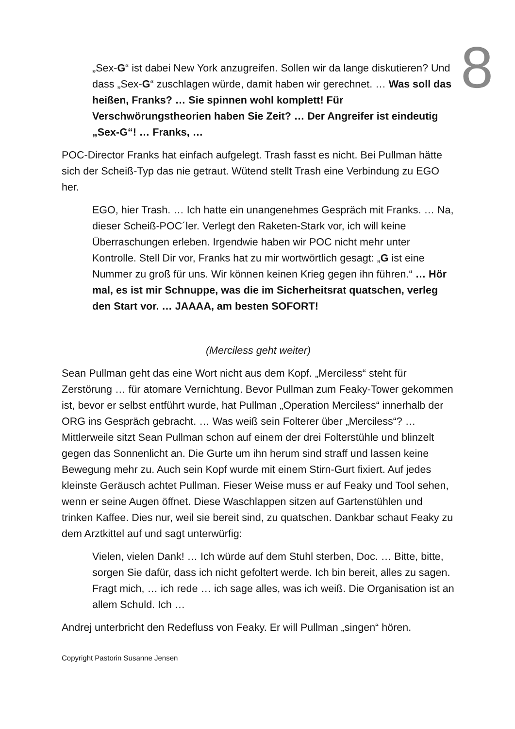8
„Sex-G“ ist dabei New York anzugreifen. Sollen wir da lange diskutieren? Und dass „Sex-G“ zuschlagen würde, damit haben wir gerechnet. … Was soll das heißen, Franks? … Sie spinnen wohl komplett! Für Verschwörungstheorien haben Sie Zeit? … Der Angreifer ist eindeutig „Sex-G“! … Franks, …
POC-Director Franks hat einfach aufgelegt. Trash fasst es nicht. Bei Pullman hätte sich der Scheiß-Typ das nie getraut. Wütend stellt Trash eine Verbindung zu EGO her.
EGO, hier Trash. … Ich hatte ein unangenehmes Gespräch mit Franks. … Na, dieser Scheiß-POC´ler. Verlegt den Raketen-Stark vor, ich will keine Überraschungen erleben. Irgendwie haben wir POC nicht mehr unter Kontrolle. Stell Dir vor, Franks hat zu mir wortwörtlich gesagt: „G ist eine Nummer zu groß für uns. Wir können keinen Krieg gegen ihn führen.“ … Hör mal, es ist mir Schnuppe, was die im Sicherheitsrat quatschen, verleg den Start vor. … JAAAA, am besten SOFORT!
(Merciless geht weiter)
Sean Pullman geht das eine Wort nicht aus dem Kopf. „Merciless“ steht für Zerstörung … für atomare Vernichtung. Bevor Pullman zum Feaky-Tower gekommen ist, bevor er selbst entführt wurde, hat Pullman „Operation Merciless“ innerhalb der ORG ins Gespräch gebracht. … Was weiß sein Folterer über „Merciless“? … Mittlerweile sitzt Sean Pullman schon auf einem der drei Folterstühle und blinzelt gegen das Sonnenlicht an. Die Gurte um ihn herum sind straff und lassen keine Bewegung mehr zu. Auch sein Kopf wurde mit einem Stirn-Gurt fixiert. Auf jedes kleinste Geräusch achtet Pullman. Fieser Weise muss er auf Feaky und Tool sehen, wenn er seine Augen öffnet. Diese Waschlappen sitzen auf Gartenstühlen und trinken Kaffee. Dies nur, weil sie bereit sind, zu quatschen. Dankbar schaut Feaky zu dem Arztkittel auf und sagt unterwürfig:
Vielen, vielen Dank! … Ich würde auf dem Stuhl sterben, Doc. … Bitte, bitte, sorgen Sie dafür, dass ich nicht gefoltert werde. Ich bin bereit, alles zu sagen. Fragt mich, … ich rede … ich sage alles, was ich weiß. Die Organisation ist an allem Schuld. Ich …
Andrej unterbricht den Redefluss von Feaky. Er will Pullman „singen“ hören.
Copyright Pastorin Susanne Jensen